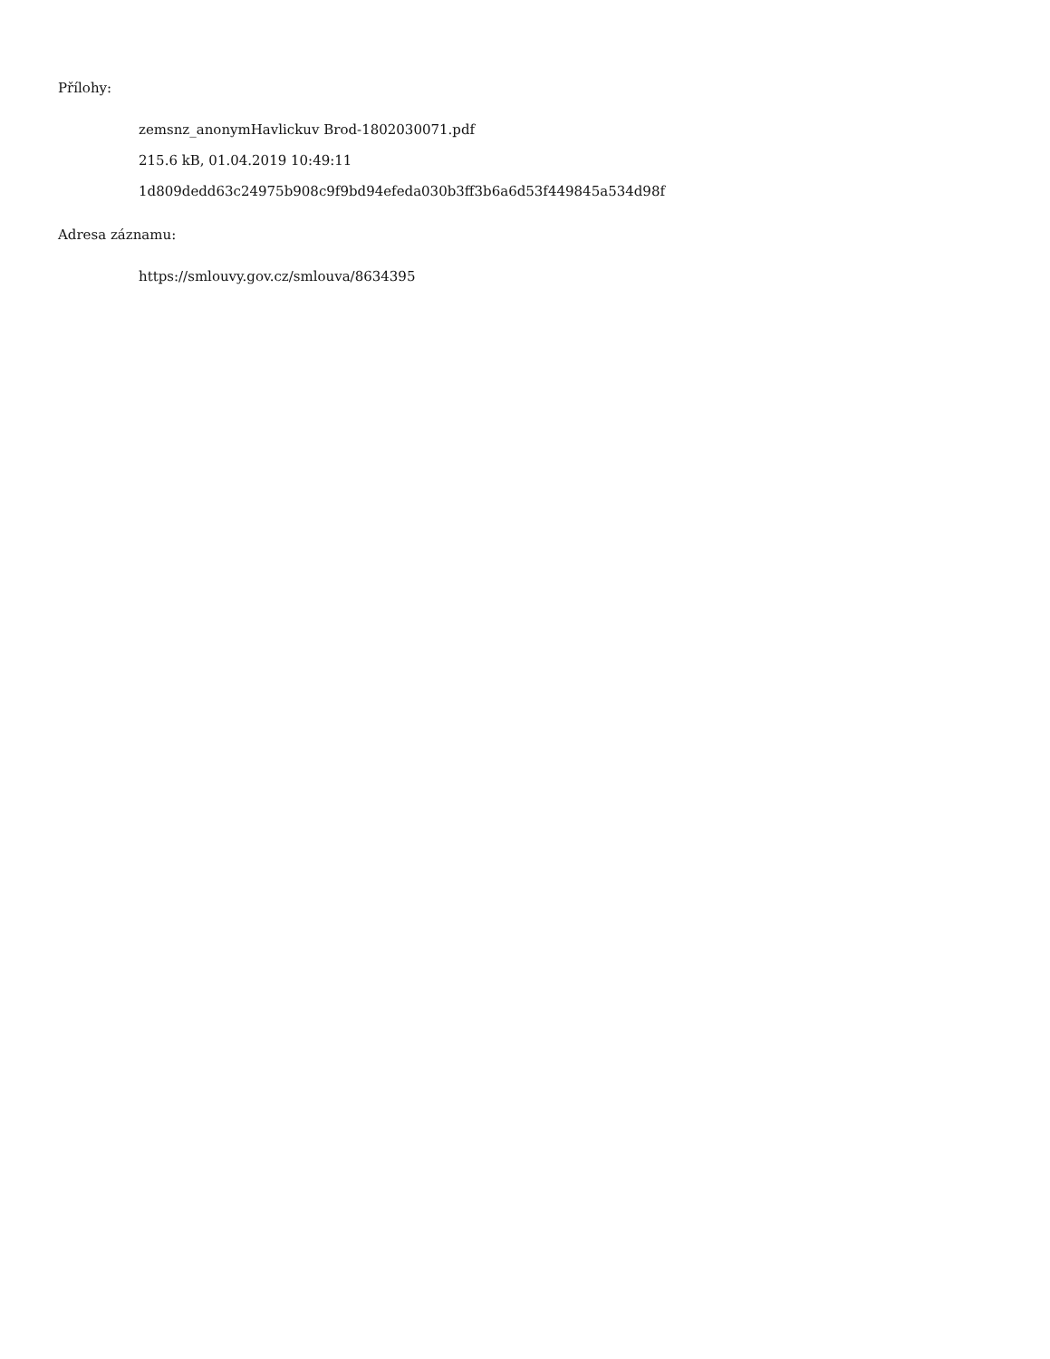Přílohy:
zemsnz_anonymHavlickuv Brod-1802030071.pdf
215.6 kB, 01.04.2019 10:49:11
1d809dedd63c24975b908c9f9bd94efeda030b3ff3b6a6d53f449845a534d98f
Adresa záznamu:
https://smlouvy.gov.cz/smlouva/8634395